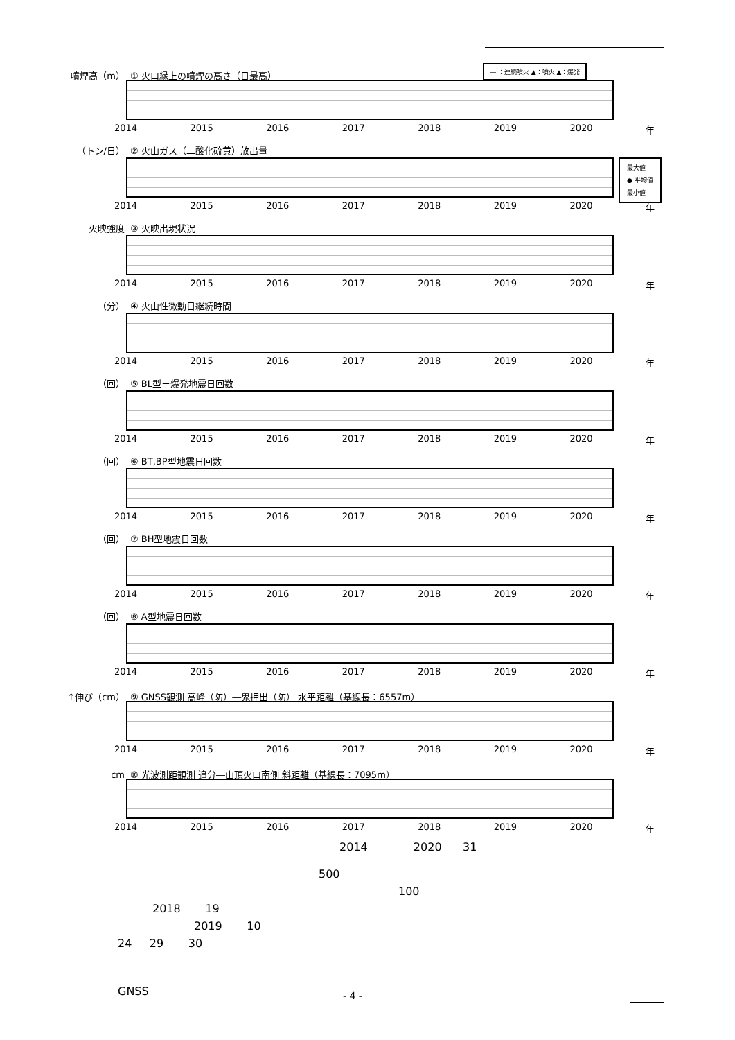噴煙高（m） ① 火口縁上の噴煙の高さ（日最高）
― ：連続噴火 ▲：噴火 ▲：爆発
2014 2015 2016 2017 2018 2019 2020 年
（トン/日） ② 火山ガス（二酸化硫黄）放出量
最大値
● 平均値
最小値
2014 2015 2016 2017 2018 2019 2020 年
火映強度 ③ 火映出現状況
2014 2015 2016 2017 2018 2019 2020 年
（分） ④ 火山性微動日継続時間
2014 2015 2016 2017 2018 2019 2020 年
（回） ⑤ BL型＋爆発地震日回数
2014 2015 2016 2017 2018 2019 2020 年
（回） ⑥ BT,BP型地震日回数
2014 2015 2016 2017 2018 2019 2020 年
（回） ⑦ BH型地震日回数
2014 2015 2016 2017 2018 2019 2020 年
（回） ⑧ A型地震日回数
2014 2015 2016 2017 2018 2019 2020 年
↑伸び（cm） ⑨ GNSS観測 高峰（防）―鬼押出（防） 水平距離（基線長：6557m）
2014 2015 2016 2017 2018 2019 2020 年
cm ⑩ 光波測距観測 追分―山頂火口南側 斜距離（基線長：7095m）
2014 2015 2016 2017 2018 2019 2020 年
2014 2020 31
500
100
2018 19
2019 10
24 29 30
GNSS
- 4 -